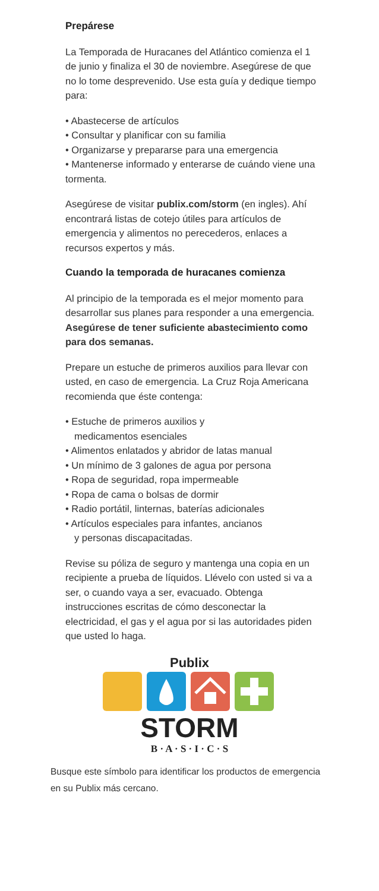Prepárese
La Temporada de Huracanes del Atlántico comienza el 1 de junio y finaliza el 30 de noviembre. Asegúrese de que no lo tome desprevenido. Use esta guía y dedique tiempo para:
• Abastecerse de artículos
• Consultar y planificar con su familia
• Organizarse y prepararse para una emergencia
• Mantenerse informado y enterarse de cuándo viene una tormenta.
Asegúrese de visitar publix.com/storm (en ingles). Ahí encontrará listas de cotejo útiles para artículos de emergencia y alimentos no perecederos, enlaces a recursos expertos y más.
Cuando la temporada de huracanes comienza
Al principio de la temporada es el mejor momento para desarrollar sus planes para responder a una emergencia.
Asegúrese de tener suficiente abastecimiento como para dos semanas.
Prepare un estuche de primeros auxilios para llevar con usted, en caso de emergencia. La Cruz Roja Americana recomienda que éste contenga:
• Estuche de primeros auxilios y
medicamentos esenciales
• Alimentos enlatados y abridor de latas manual
• Un mínimo de 3 galones de agua por persona
• Ropa de seguridad, ropa impermeable
• Ropa de cama o bolsas de dormir
• Radio portátil, linternas, baterías adicionales
• Artículos especiales para infantes, ancianos
y personas discapacitadas.
Revise su póliza de seguro y mantenga una copia en un recipiente a prueba de líquidos. Llévelo con usted si va a ser, o cuando vaya a ser, evacuado. Obtenga instrucciones escritas de cómo desconectar la electricidad, el gas y el agua por si las autoridades piden que usted lo haga.
Publix
STORM
B · A · S · I · C · S
Busque este símbolo para identificar los productos de emergencia en su Publix más cercano.